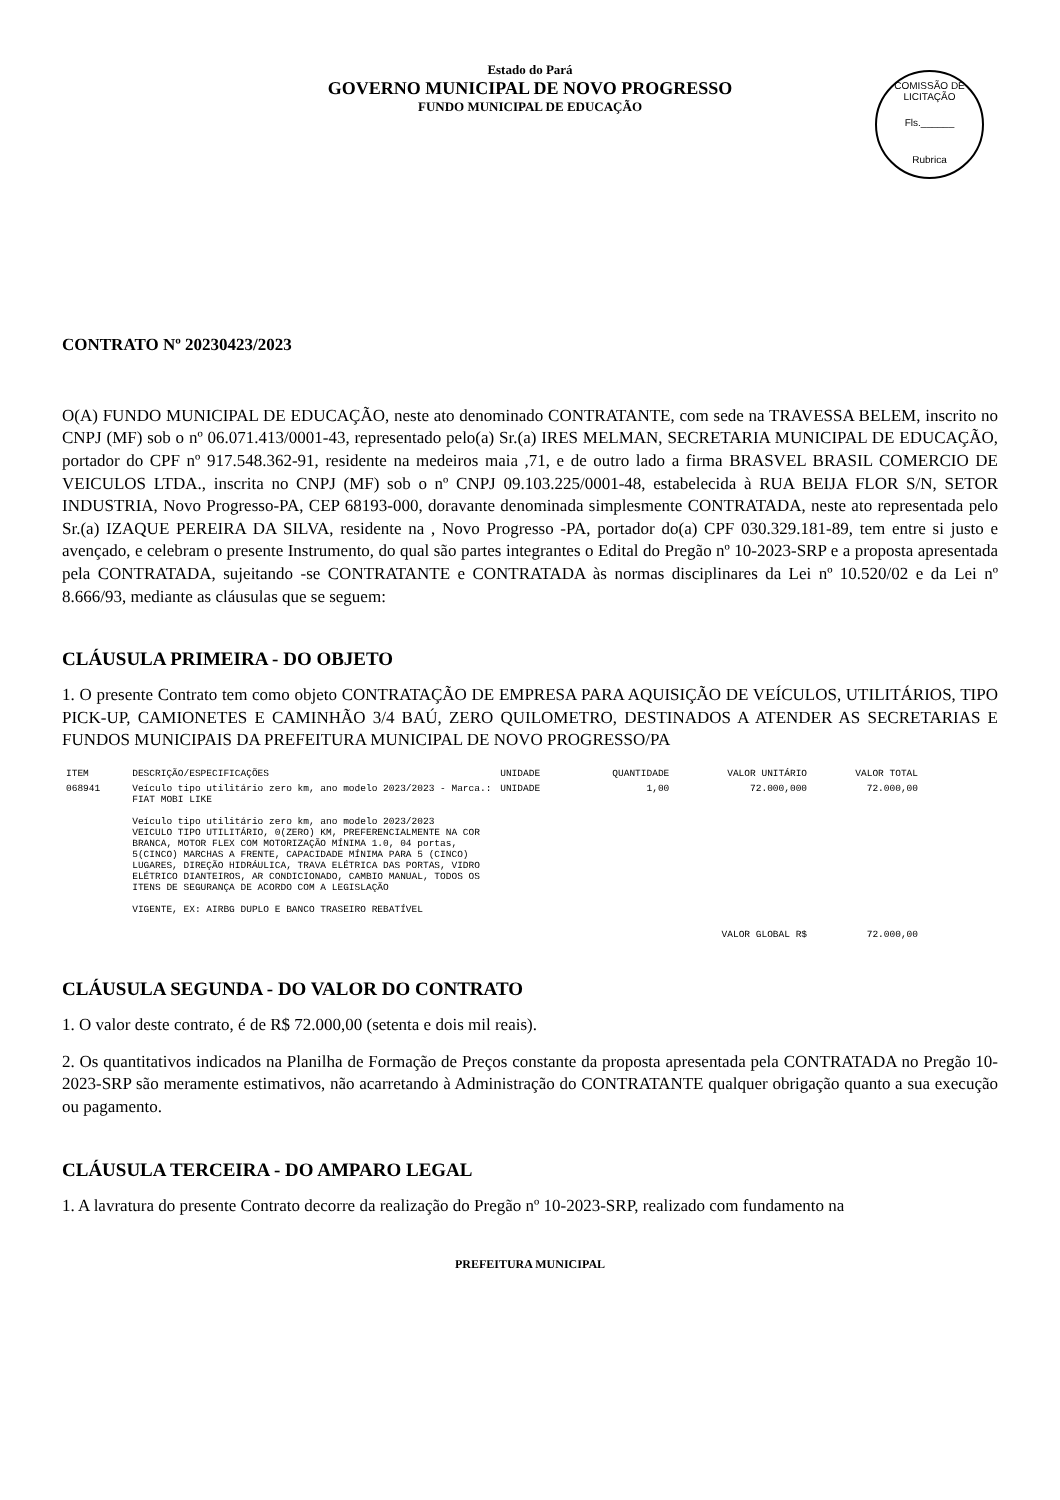Estado do Pará
GOVERNO MUNICIPAL DE NOVO PROGRESSO
FUNDO MUNICIPAL DE EDUCAÇÃO
COMISSÃO DE LICITAÇÃO
Fls.______
Rubrica
CONTRATO Nº 20230423/2023
O(A) FUNDO MUNICIPAL DE EDUCAÇÃO, neste ato denominado CONTRATANTE, com sede na TRAVESSA BELEM, inscrito no CNPJ (MF) sob o nº 06.071.413/0001-43, representado pelo(a) Sr.(a) IRES MELMAN, SECRETARIA MUNICIPAL DE EDUCAÇÃO, portador do CPF nº 917.548.362-91, residente na medeiros maia ,71, e de outro lado a firma BRASVEL BRASIL COMERCIO DE VEICULOS LTDA., inscrita no CNPJ (MF) sob o nº CNPJ 09.103.225/0001-48, estabelecida à RUA BEIJA FLOR S/N, SETOR INDUSTRIA, Novo Progresso-PA, CEP 68193-000, doravante denominada simplesmente CONTRATADA, neste ato representada pelo Sr.(a) IZAQUE PEREIRA DA SILVA, residente na , Novo Progresso -PA, portador do(a) CPF 030.329.181-89, tem entre si justo e avençado, e celebram o presente Instrumento, do qual são partes integrantes o Edital do Pregão nº 10-2023-SRP e a proposta apresentada pela CONTRATADA, sujeitando -se CONTRATANTE e CONTRATADA às normas disciplinares da Lei nº 10.520/02 e da Lei nº 8.666/93, mediante as cláusulas que se seguem:
CLÁUSULA PRIMEIRA - DO OBJETO
1. O presente Contrato tem como objeto CONTRATAÇÃO DE EMPRESA PARA AQUISIÇÃO DE VEÍCULOS, UTILITÁRIOS, TIPO PICK-UP, CAMIONETES E CAMINHÃO 3/4 BAÚ, ZERO QUILOMETRO, DESTINADOS A ATENDER AS SECRETARIAS E FUNDOS MUNICIPAIS DA PREFEITURA MUNICIPAL DE NOVO PROGRESSO/PA
| ITEM | DESCRIÇÃO/ESPECIFICAÇÕES | UNIDADE | QUANTIDADE | VALOR UNITÁRIO | VALOR TOTAL |
| --- | --- | --- | --- | --- | --- |
| 068941 | Veículo tipo utilitário zero km, ano modelo 2023/2023 - Marca.: FIAT MOBI LIKE Veículo tipo utilitário zero km, ano modelo 2023/2023 VEICULO TIPO UTILITÁRIO, 0(ZERO) KM, PREFERENCIALMENTE NA COR BRANCA, MOTOR FLEX COM MOTORIZAÇÃO MÍNIMA 1.0, 04 portas, 5(CINCO) MARCHAS A FRENTE, CAPACIDADE MÍNIMA PARA 5 (CINCO) LUGARES, DIREÇÃO HIDRÁULICA, TRAVA ELÉTRICA DAS PORTAS, VIDRO ELÉTRICO DIANTEIROS, AR CONDICIONADO, CAMBIO MANUAL, TODOS OS ITENS DE SEGURANÇA DE ACORDO COM A LEGISLAÇÃO VIGENTE, EX: AIRBG DUPLO E BANCO TRASEIRO REBATÍVEL | UNIDADE | 1,00 | 72.000,000 | 72.000,00 |
| VALOR GLOBAL R$ | | | | | 72.000,00 |
CLÁUSULA SEGUNDA - DO VALOR DO CONTRATO
1. O valor deste contrato, é de R$ 72.000,00 (setenta e dois mil reais).
2. Os quantitativos indicados na Planilha de Formação de Preços constante da proposta apresentada pela CONTRATADA no Pregão 10-2023-SRP são meramente estimativos, não acarretando à Administração do CONTRATANTE qualquer obrigação quanto a sua execução ou pagamento.
CLÁUSULA TERCEIRA - DO AMPARO LEGAL
1. A lavratura do presente Contrato decorre da realização do Pregão nº 10-2023-SRP, realizado com fundamento na
PREFEITURA MUNICIPAL